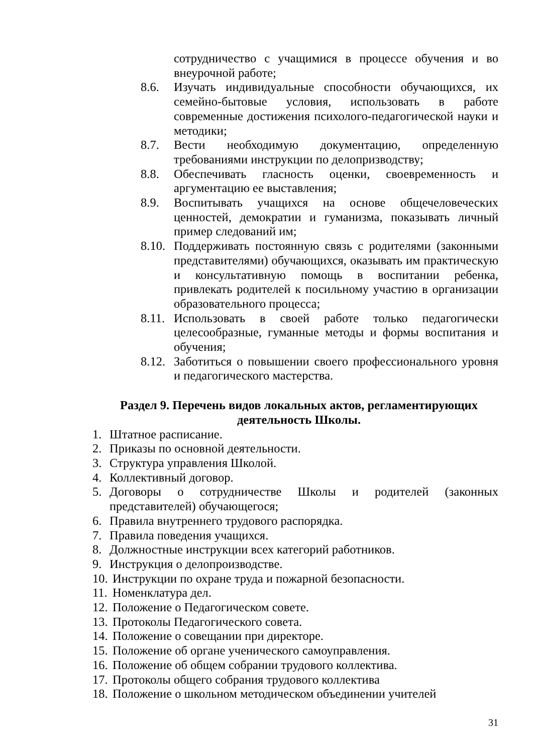сотрудничество с учащимися в процессе обучения и во внеурочной работе;
8.6. Изучать индивидуальные способности обучающихся, их семейно-бытовые условия, использовать в работе современные достижения психолого-педагогической науки и методики;
8.7. Вести необходимую документацию, определенную требованиями инструкции по делопризводству;
8.8. Обеспечивать гласность оценки, своевременность и аргументацию ее выставления;
8.9. Воспитывать учащихся на основе общечеловеческих ценностей, демократии и гуманизма, показывать личный пример следований им;
8.10.
Поддерживать постоянную связь с родителями (законными представителями) обучающихся, оказывать им практическую и консультативную помощь в воспитании ребенка, привлекать родителей к посильному участию в организации образовательного процесса;
8.11.
Использовать в своей работе только педагогически целесообразные, гуманные методы и формы воспитания и обучения;
8.12.
Заботиться о повышении своего профессионального уровня и педагогического мастерства.
Раздел 9. Перечень видов локальных актов, регламентирующих деятельность Школы.
1. Штатное расписание.
2. Приказы по основной деятельности.
3. Структура управления Школой.
4. Коллективный договор.
5. Договоры о сотрудничестве Школы и родителей (законных представителей) обучающегося;
6. Правила внутреннего трудового распорядка.
7. Правила поведения учащихся.
8. Должностные инструкции всех категорий работников.
9. Инструкция о делопроизводстве.
10.
Инструкции по охране труда и пожарной безопасности.
11.
Номенклатура дел.
12.
Положение о Педагогическом совете.
13.
Протоколы Педагогического совета.
14.
Положение о совещании при директоре.
15.
Положение об органе ученического самоуправления.
16.
Положение об общем собрании трудового коллектива.
17.
Протоколы общего собрания трудового коллектива
18.
Положение о школьном методическом объединении учителей
31